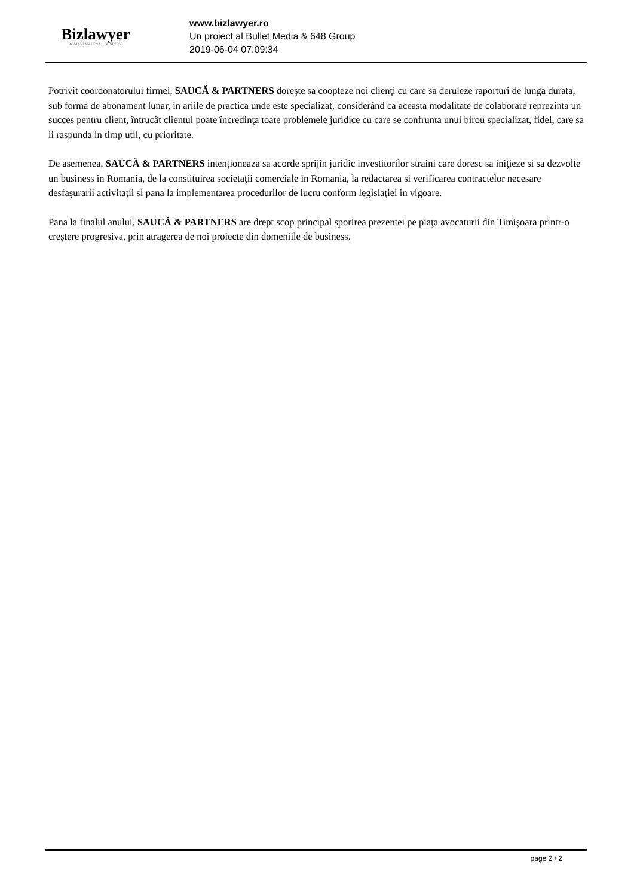Bizlawyer
ROMANIAN LEGAL BUSINESS
www.bizlawyer.ro
Un proiect al Bullet Media & 648 Group
2019-06-04 07:09:34
Potrivit coordonatorului firmei, SAUCĂ & PARTNERS doreşte sa coopteze noi clienţi cu care sa deruleze raporturi de lunga durata, sub forma de abonament lunar, in ariile de practica unde este specializat, considerând ca aceasta modalitate de colaborare reprezinta un succes pentru client, întrucât clientul poate încredinţa toate problemele juridice cu care se confrunta unui birou specializat, fidel, care sa ii raspunda in timp util, cu prioritate.
De asemenea, SAUCĂ & PARTNERS intenţioneaza sa acorde sprijin juridic investitorilor straini care doresc sa iniţieze si sa dezvolte un business in Romania, de la constituirea societaţii comerciale in Romania, la redactarea si verificarea contractelor necesare desfaşurarii activitaţii si pana la implementarea procedurilor de lucru conform legislaţiei in vigoare.
Pana la finalul anului, SAUCĂ & PARTNERS are drept scop principal sporirea prezentei pe piaţa avocaturii din Timişoara printr-o creştere progresiva, prin atragerea de noi proiecte din domeniile de business.
page 2 / 2